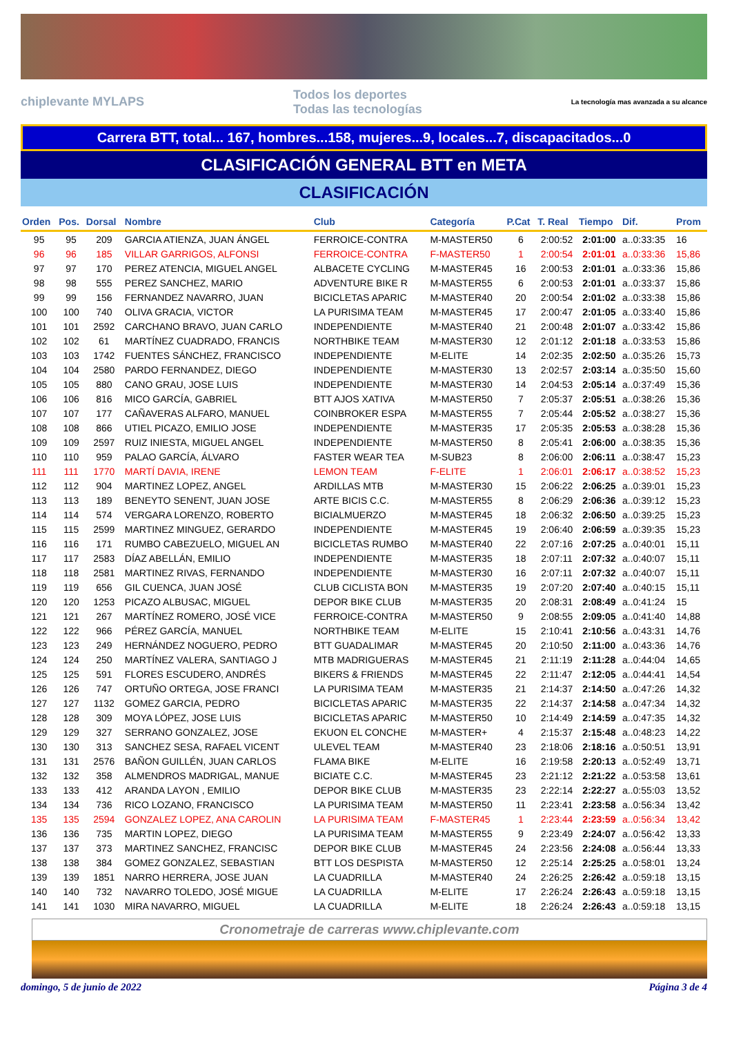chiplevante MYLAPS Todos los deportes
Todas las tecnologías La tecnología mas avanzada a su alcance
Carrera BTT, total... 167, hombres...158, mujeres...9, locales...7, discapacitados...0
CLASIFICACIÓN GENERAL BTT en META
CLASIFICACIÓN
| Orden | Pos. | Dorsal | Nombre | Club | Categoría | P.Cat | T. Real | Tiempo | Dif. | Prom |
| --- | --- | --- | --- | --- | --- | --- | --- | --- | --- | --- |
| 95 | 95 | 209 | GARCIA ATIENZA, JUAN ÁNGEL | FERROICE-CONTRA | M-MASTER50 | 6 | 2:00:52 | 2:01:00 | a..0:33:35 | 16 |
| 96 | 96 | 185 | VILLAR GARRIGOS, ALFONSI | FERROICE-CONTRA | F-MASTER50 | 1 | 2:00:54 | 2:01:01 | a..0:33:36 | 15,86 |
| 97 | 97 | 170 | PEREZ ATENCIA, MIGUEL ANGEL | ALBACETE CYCLING | M-MASTER45 | 16 | 2:00:53 | 2:01:01 | a..0:33:36 | 15,86 |
| 98 | 98 | 555 | PEREZ SANCHEZ, MARIO | ADVENTURE BIKE R | M-MASTER55 | 6 | 2:00:53 | 2:01:01 | a..0:33:37 | 15,86 |
| 99 | 99 | 156 | FERNANDEZ NAVARRO, JUAN | BICICLETAS APARIC | M-MASTER40 | 20 | 2:00:54 | 2:01:02 | a..0:33:38 | 15,86 |
| 100 | 100 | 740 | OLIVA GRACIA, VICTOR | LA PURISIMA TEAM | M-MASTER45 | 17 | 2:00:47 | 2:01:05 | a..0:33:40 | 15,86 |
| 101 | 101 | 2592 | CARCHANO BRAVO, JUAN CARLO | INDEPENDIENTE | M-MASTER40 | 21 | 2:00:48 | 2:01:07 | a..0:33:42 | 15,86 |
| 102 | 102 | 61 | MARTÍNEZ CUADRADO, FRANCIS | NORTHBIKE TEAM | M-MASTER30 | 12 | 2:01:12 | 2:01:18 | a..0:33:53 | 15,86 |
| 103 | 103 | 1742 | FUENTES SÁNCHEZ, FRANCISCO | INDEPENDIENTE | M-ELITE | 14 | 2:02:35 | 2:02:50 | a..0:35:26 | 15,73 |
| 104 | 104 | 2580 | PARDO FERNANDEZ, DIEGO | INDEPENDIENTE | M-MASTER30 | 13 | 2:02:57 | 2:03:14 | a..0:35:50 | 15,60 |
| 105 | 105 | 880 | CANO GRAU, JOSE LUIS | INDEPENDIENTE | M-MASTER30 | 14 | 2:04:53 | 2:05:14 | a..0:37:49 | 15,36 |
| 106 | 106 | 816 | MICO GARCÍA, GABRIEL | BTT AJOS XATIVA | M-MASTER50 | 7 | 2:05:37 | 2:05:51 | a..0:38:26 | 15,36 |
| 107 | 107 | 177 | CAÑAVERAS ALFARO, MANUEL | COINBROKER ESPA | M-MASTER55 | 7 | 2:05:44 | 2:05:52 | a..0:38:27 | 15,36 |
| 108 | 108 | 866 | UTIEL PICAZO, EMILIO JOSE | INDEPENDIENTE | M-MASTER35 | 17 | 2:05:35 | 2:05:53 | a..0:38:28 | 15,36 |
| 109 | 109 | 2597 | RUIZ INIESTA, MIGUEL ANGEL | INDEPENDIENTE | M-MASTER50 | 8 | 2:05:41 | 2:06:00 | a..0:38:35 | 15,36 |
| 110 | 110 | 959 | PALAO GARCÍA, ÁLVARO | FASTER WEAR TEA | M-SUB23 | 8 | 2:06:00 | 2:06:11 | a..0:38:47 | 15,23 |
| 111 | 111 | 1770 | MARTÍ DAVIA, IRENE | LEMON TEAM | F-ELITE | 1 | 2:06:01 | 2:06:17 | a..0:38:52 | 15,23 |
| 112 | 112 | 904 | MARTINEZ LOPEZ, ANGEL | ARDILLAS MTB | M-MASTER30 | 15 | 2:06:22 | 2:06:25 | a..0:39:01 | 15,23 |
| 113 | 113 | 189 | BENEYTO SENENT, JUAN JOSE | ARTE BICIS C.C. | M-MASTER55 | 8 | 2:06:29 | 2:06:36 | a..0:39:12 | 15,23 |
| 114 | 114 | 574 | VERGARA LORENZO, ROBERTO | BICIALMUERZO | M-MASTER45 | 18 | 2:06:32 | 2:06:50 | a..0:39:25 | 15,23 |
| 115 | 115 | 2599 | MARTINEZ MINGUEZ, GERARDO | INDEPENDIENTE | M-MASTER45 | 19 | 2:06:40 | 2:06:59 | a..0:39:35 | 15,23 |
| 116 | 116 | 171 | RUMBO CABEZUELO, MIGUEL AN | BICICLETAS RUMBO | M-MASTER40 | 22 | 2:07:16 | 2:07:25 | a..0:40:01 | 15,11 |
| 117 | 117 | 2583 | DÍAZ ABELLÁN, EMILIO | INDEPENDIENTE | M-MASTER35 | 18 | 2:07:11 | 2:07:32 | a..0:40:07 | 15,11 |
| 118 | 118 | 2581 | MARTINEZ RIVAS, FERNANDO | INDEPENDIENTE | M-MASTER30 | 16 | 2:07:11 | 2:07:32 | a..0:40:07 | 15,11 |
| 119 | 119 | 656 | GIL CUENCA, JUAN JOSÉ | CLUB CICLISTA BON | M-MASTER35 | 19 | 2:07:20 | 2:07:40 | a..0:40:15 | 15,11 |
| 120 | 120 | 1253 | PICAZO ALBUSAC, MIGUEL | DEPOR BIKE CLUB | M-MASTER35 | 20 | 2:08:31 | 2:08:49 | a..0:41:24 | 15 |
| 121 | 121 | 267 | MARTÍNEZ ROMERO, JOSÉ VICE | FERROICE-CONTRA | M-MASTER50 | 9 | 2:08:55 | 2:09:05 | a..0:41:40 | 14,88 |
| 122 | 122 | 966 | PÉREZ GARCÍA, MANUEL | NORTHBIKE TEAM | M-ELITE | 15 | 2:10:41 | 2:10:56 | a..0:43:31 | 14,76 |
| 123 | 123 | 249 | HERNÁNDEZ NOGUERO, PEDRO | BTT GUADALIMAR | M-MASTER45 | 20 | 2:10:50 | 2:11:00 | a..0:43:36 | 14,76 |
| 124 | 124 | 250 | MARTÍNEZ VALERA, SANTIAGO J | MTB MADRIGUERAS | M-MASTER45 | 21 | 2:11:19 | 2:11:28 | a..0:44:04 | 14,65 |
| 125 | 125 | 591 | FLORES ESCUDERO, ANDRÉS | BIKERS & FRIENDS | M-MASTER45 | 22 | 2:11:47 | 2:12:05 | a..0:44:41 | 14,54 |
| 126 | 126 | 747 | ORTUÑO ORTEGA, JOSE FRANCI | LA PURISIMA TEAM | M-MASTER35 | 21 | 2:14:37 | 2:14:50 | a..0:47:26 | 14,32 |
| 127 | 127 | 1132 | GOMEZ GARCIA, PEDRO | BICICLETAS APARIC | M-MASTER35 | 22 | 2:14:37 | 2:14:58 | a..0:47:34 | 14,32 |
| 128 | 128 | 309 | MOYA LÓPEZ, JOSE LUIS | BICICLETAS APARIC | M-MASTER50 | 10 | 2:14:49 | 2:14:59 | a..0:47:35 | 14,32 |
| 129 | 129 | 327 | SERRANO GONZALEZ, JOSE | EKUON EL CONCHE | M-MASTER+ | 4 | 2:15:37 | 2:15:48 | a..0:48:23 | 14,22 |
| 130 | 130 | 313 | SANCHEZ SESA, RAFAEL VICENT | ULEVEL TEAM | M-MASTER40 | 23 | 2:18:06 | 2:18:16 | a..0:50:51 | 13,91 |
| 131 | 131 | 2576 | BAÑON GUILLÉN, JUAN CARLOS | FLAMA BIKE | M-ELITE | 16 | 2:19:58 | 2:20:13 | a..0:52:49 | 13,71 |
| 132 | 132 | 358 | ALMENDROS MADRIGAL, MANUE | BICIATE C.C. | M-MASTER45 | 23 | 2:21:12 | 2:21:22 | a..0:53:58 | 13,61 |
| 133 | 133 | 412 | ARANDA LAYON , EMILIO | DEPOR BIKE CLUB | M-MASTER35 | 23 | 2:22:14 | 2:22:27 | a..0:55:03 | 13,52 |
| 134 | 134 | 736 | RICO LOZANO, FRANCISCO | LA PURISIMA TEAM | M-MASTER50 | 11 | 2:23:41 | 2:23:58 | a..0:56:34 | 13,42 |
| 135 | 135 | 2594 | GONZALEZ LOPEZ, ANA CAROLIN | LA PURISIMA TEAM | F-MASTER45 | 1 | 2:23:44 | 2:23:59 | a..0:56:34 | 13,42 |
| 136 | 136 | 735 | MARTIN LOPEZ, DIEGO | LA PURISIMA TEAM | M-MASTER55 | 9 | 2:23:49 | 2:24:07 | a..0:56:42 | 13,33 |
| 137 | 137 | 373 | MARTINEZ SANCHEZ, FRANCISC | DEPOR BIKE CLUB | M-MASTER45 | 24 | 2:23:56 | 2:24:08 | a..0:56:44 | 13,33 |
| 138 | 138 | 384 | GOMEZ GONZALEZ, SEBASTIAN | BTT LOS DESPISTA | M-MASTER50 | 12 | 2:25:14 | 2:25:25 | a..0:58:01 | 13,24 |
| 139 | 139 | 1851 | NARRO HERRERA, JOSE JUAN | LA CUADRILLA | M-MASTER40 | 24 | 2:26:25 | 2:26:42 | a..0:59:18 | 13,15 |
| 140 | 140 | 732 | NAVARRO TOLEDO, JOSÉ MIGUE | LA CUADRILLA | M-ELITE | 17 | 2:26:24 | 2:26:43 | a..0:59:18 | 13,15 |
| 141 | 141 | 1030 | MIRA NAVARRO, MIGUEL | LA CUADRILLA | M-ELITE | 18 | 2:26:24 | 2:26:43 | a..0:59:18 | 13,15 |
Cronometraje de carreras www.chiplevante.com
domingo, 5 de junio de 2022 Página 3 de 4